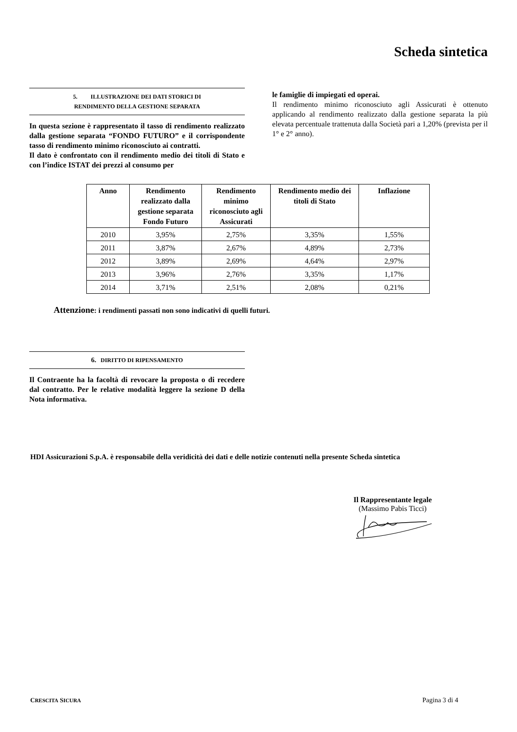Scheda sintetica
5. ILLUSTRAZIONE DEI DATI STORICI DI
RENDIMENTO DELLA GESTIONE SEPARATA
In questa sezione è rappresentato il tasso di rendimento realizzato dalla gestione separata “FONDO FUTURO” e il corrispondente tasso di rendimento minimo riconosciuto ai contratti.
Il dato è confrontato con il rendimento medio dei titoli di Stato e con l’indice ISTAT dei prezzi al consumo per
le famiglie di impiegati ed operai.
Il rendimento minimo riconosciuto agli Assicurati è ottenuto applicando al rendimento realizzato dalla gestione separata la più elevata percentuale trattenuta dalla Società pari a 1,20% (prevista per il 1° e 2° anno).
| Anno | Rendimento realizzato dalla gestione separata Fondo Futuro | Rendimento minimo riconosciuto agli Assicurati | Rendimento medio dei titoli di Stato | Inflazione |
| --- | --- | --- | --- | --- |
| 2010 | 3,95% | 2,75% | 3,35% | 1,55% |
| 2011 | 3,87% | 2,67% | 4,89% | 2,73% |
| 2012 | 3,89% | 2,69% | 4,64% | 2,97% |
| 2013 | 3,96% | 2,76% | 3,35% | 1,17% |
| 2014 | 3,71% | 2,51% | 2,08% | 0,21% |
Attenzione: i rendimenti passati non sono indicativi di quelli futuri.
6. DIRITTO DI RIPENSAMENTO
Il Contraente ha la facoltà di revocare la proposta o di recedere dal contratto. Per le relative modalità leggere la sezione D della Nota informativa.
HDI Assicurazioni S.p.A. è responsabile della veridicità dei dati e delle notizie contenuti nella presente Scheda sintetica
Il Rappresentante legale
(Massimo Pabis Ticci)
CRESCITA SICURA Pagina 3 di 4